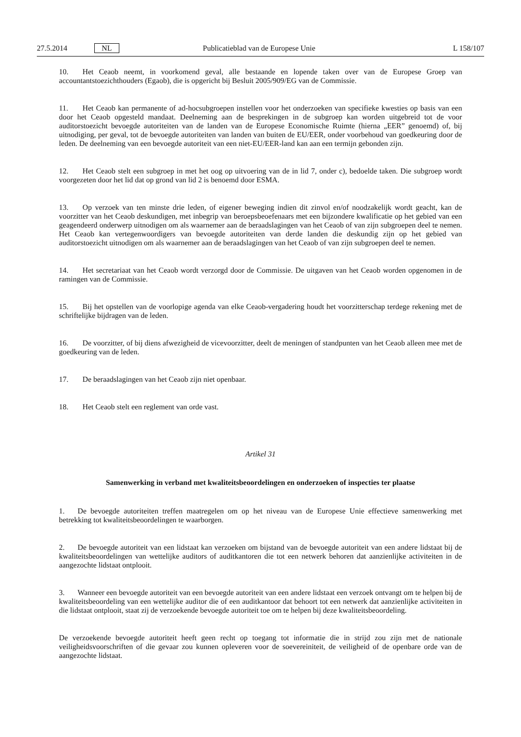27.5.2014 NL Publicatieblad van de Europese Unie L 158/107
10. Het Ceaob neemt, in voorkomend geval, alle bestaande en lopende taken over van de Europese Groep van accountantstoezichthouders (Egaob), die is opgericht bij Besluit 2005/909/EG van de Commissie.
11. Het Ceaob kan permanente of ad-hocsubgroepen instellen voor het onderzoeken van specifieke kwesties op basis van een door het Ceaob opgesteld mandaat. Deelneming aan de besprekingen in de subgroep kan worden uitgebreid tot de voor auditorstoezicht bevoegde autoriteiten van de landen van de Europese Economische Ruimte (hierna „EER” genoemd) of, bij uitnodiging, per geval, tot de bevoegde autoriteiten van landen van buiten de EU/EER, onder voorbehoud van goedkeuring door de leden. De deelneming van een bevoegde autoriteit van een niet-EU/EER-land kan aan een termijn gebonden zijn.
12. Het Ceaob stelt een subgroep in met het oog op uitvoering van de in lid 7, onder c), bedoelde taken. Die subgroep wordt voorgezeten door het lid dat op grond van lid 2 is benoemd door ESMA.
13. Op verzoek van ten minste drie leden, of eigener beweging indien dit zinvol en/of noodzakelijk wordt geacht, kan de voorzitter van het Ceaob deskundigen, met inbegrip van beroepsbeoefenaars met een bijzondere kwalificatie op het gebied van een geagendeerd onderwerp uitnodigen om als waarnemer aan de beraadslagingen van het Ceaob of van zijn subgroepen deel te nemen. Het Ceaob kan vertegenwoordigers van bevoegde autoriteiten van derde landen die deskundig zijn op het gebied van auditorstoezicht uitnodigen om als waarnemer aan de beraadslagingen van het Ceaob of van zijn subgroepen deel te nemen.
14. Het secretariaat van het Ceaob wordt verzorgd door de Commissie. De uitgaven van het Ceaob worden opgenomen in de ramingen van de Commissie.
15. Bij het opstellen van de voorlopige agenda van elke Ceaob-vergadering houdt het voorzitterschap terdege rekening met de schriftelijke bijdragen van de leden.
16. De voorzitter, of bij diens afwezigheid de vicevoorzitter, deelt de meningen of standpunten van het Ceaob alleen mee met de goedkeuring van de leden.
17. De beraadslagingen van het Ceaob zijn niet openbaar.
18. Het Ceaob stelt een reglement van orde vast.
Artikel 31
Samenwerking in verband met kwaliteitsbeoordelingen en onderzoeken of inspecties ter plaatse
1. De bevoegde autoriteiten treffen maatregelen om op het niveau van de Europese Unie effectieve samenwerking met betrekking tot kwaliteitsbeoordelingen te waarborgen.
2. De bevoegde autoriteit van een lidstaat kan verzoeken om bijstand van de bevoegde autoriteit van een andere lidstaat bij de kwaliteitsbeoordelingen van wettelijke auditors of auditkantoren die tot een netwerk behoren dat aanzienlijke activiteiten in de aangezochte lidstaat ontplooit.
3. Wanneer een bevoegde autoriteit van een bevoegde autoriteit van een andere lidstaat een verzoek ontvangt om te helpen bij de kwaliteitsbeoordeling van een wettelijke auditor die of een auditkantoor dat behoort tot een netwerk dat aanzienlijke activiteiten in die lidstaat ontplooit, staat zij de verzoekende bevoegde autoriteit toe om te helpen bij deze kwaliteitsbeoordeling.
De verzoekende bevoegde autoriteit heeft geen recht op toegang tot informatie die in strijd zou zijn met de nationale veiligheidsvoorschriften of die gevaar zou kunnen opleveren voor de soevereiniteit, de veiligheid of de openbare orde van de aangezochte lidstaat.